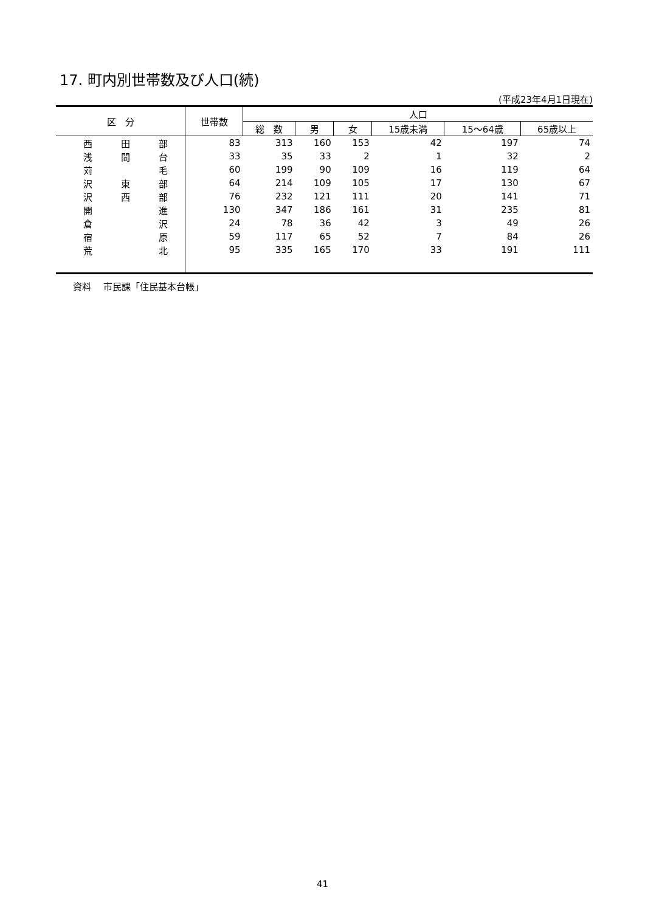17. 町内別世帯数及び人口(続)
(平成23年4月1日現在)
| 区 分 | 世帯数 | 人口 | | | | | |
| --- | --- | --- | --- | --- | --- | --- | --- |
| | | 総 数 | 男 | 女 | 15歳未満 | 15～64歳 | 65歳以上 |
| 西 田 部 | 83 | 313 | 160 | 153 | 42 | 197 | 74 |
| 浅 間 台 | 33 | 35 | 33 | 2 | 1 | 32 | 2 |
| 苅 毛 | 60 | 199 | 90 | 109 | 16 | 119 | 64 |
| 沢 東 部 | 64 | 214 | 109 | 105 | 17 | 130 | 67 |
| 沢 西 部 | 76 | 232 | 121 | 111 | 20 | 141 | 71 |
| 開 進 | 130 | 347 | 186 | 161 | 31 | 235 | 81 |
| 倉 沢 | 24 | 78 | 36 | 42 | 3 | 49 | 26 |
| 宿 原 | 59 | 117 | 65 | 52 | 7 | 84 | 26 |
| 荒 北 | 95 | 335 | 165 | 170 | 33 | 191 | 111 |
資料　 市民課「住民基本台帳」
41